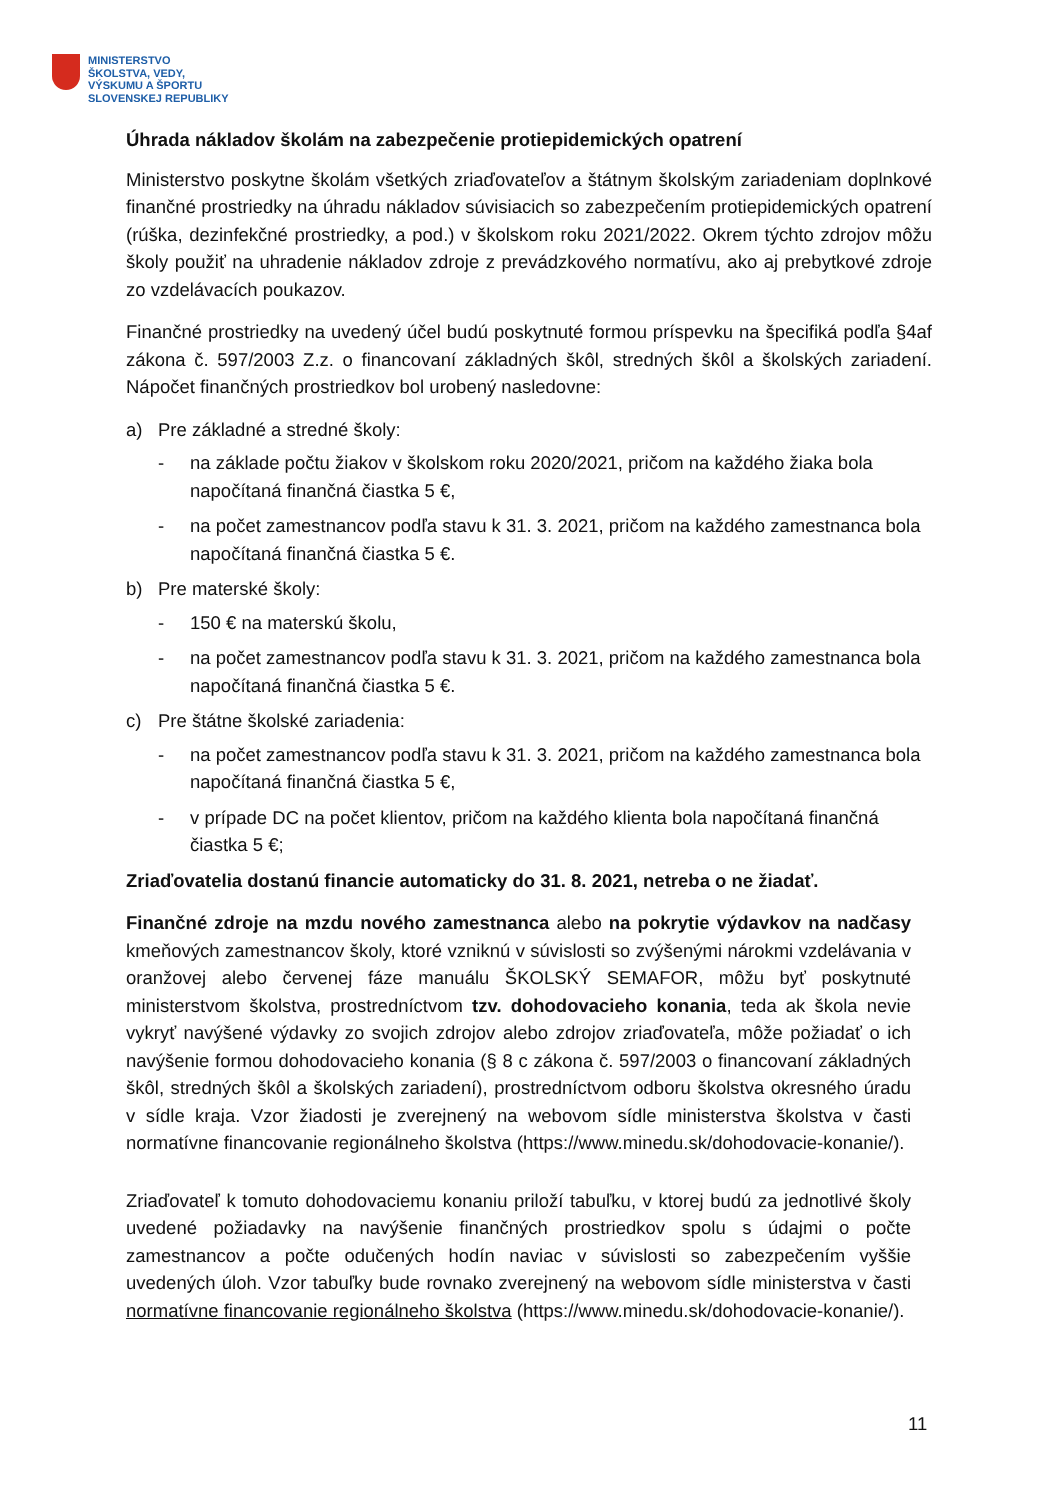MINISTERSTVO
ŠKOLSTVA, VEDY,
VÝSKUMU A ŠPORTU
SLOVENSKEJ REPUBLIKY
Úhrada nákladov školám na zabezpečenie protiepidemických opatrení
Ministerstvo poskytne školám všetkých zriaďovateľov a štátnym školským zariadeniam doplnkové finančné prostriedky na úhradu nákladov súvisiacich so zabezpečením protiepidemických opatrení (rúška, dezinfekčné prostriedky, a pod.) v školskom roku 2021/2022. Okrem týchto zdrojov môžu školy použiť na uhradenie nákladov zdroje z prevádzkového normatívu, ako aj prebytkové zdroje zo vzdelávacích poukazov.
Finančné prostriedky na uvedený účel budú poskytnuté formou príspevku na špecifiká podľa §4af zákona č. 597/2003 Z.z. o financovaní základných škôl, stredných škôl a školských zariadení. Nápočet finančných prostriedkov bol urobený nasledovne:
a) Pre základné a stredné školy:
- na základe počtu žiakov v školskom roku 2020/2021, pričom na každého žiaka bola napočítaná finančná čiastka 5 €,
- na počet zamestnancov podľa stavu k 31. 3. 2021, pričom na každého zamestnanca bola napočítaná finančná čiastka 5 €.
b) Pre materské školy:
- 150 € na materskú školu,
- na počet zamestnancov podľa stavu k 31. 3. 2021, pričom na každého zamestnanca bola napočítaná finančná čiastka 5 €.
c) Pre štátne školské zariadenia:
- na počet zamestnancov podľa stavu k 31. 3. 2021, pričom na každého zamestnanca bola napočítaná finančná čiastka 5 €,
- v prípade DC na počet klientov, pričom na každého klienta bola napočítaná finančná čiastka 5 €;
Zriaďovatelia dostanú financie automaticky do 31. 8. 2021, netreba o ne žiadať.
Finančné zdroje na mzdu nového zamestnanca alebo na pokrytie výdavkov na nadčasy kmeňových zamestnancov školy, ktoré vzniknú v súvislosti so zvýšenými nárokmi vzdelávania v oranžovej alebo červenej fáze manuálu ŠKOLSKÝ SEMAFOR, môžu byť poskytnuté ministerstvom školstva, prostredníctvom tzv. dohodovacieho konania, teda ak škola nevie vykryť navýšené výdavky zo svojich zdrojov alebo zdrojov zriaďovateľa, môže požiadať o ich navýšenie formou dohodovacieho konania (§ 8 c zákona č. 597/2003 o financovaní základných škôl, stredných škôl a školských zariadení), prostredníctvom odboru školstva okresného úradu v sídle kraja. Vzor žiadosti je zverejnený na webovom sídle ministerstva školstva v časti normatívne financovanie regionálneho školstva (https://www.minedu.sk/dohodovacie-konanie/).
Zriaďovateľ k tomuto dohodovaciemu konaniu priloží tabuľku, v ktorej budú za jednotlivé školy uvedené požiadavky na navýšenie finančných prostriedkov spolu s údajmi o počte zamestnancov a počte odučených hodín naviac v súvislosti so zabezpečením vyššie uvedených úloh. Vzor tabuľky bude rovnako zverejnený na webovom sídle ministerstva v časti normatívne financovanie regionálneho školstva (https://www.minedu.sk/dohodovacie-konanie/).
11